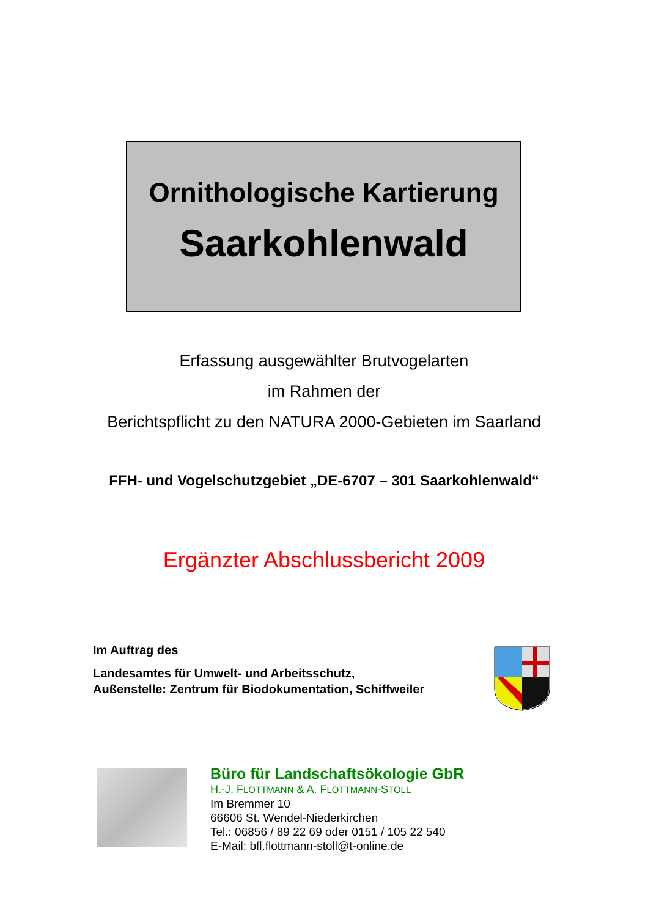Ornithologische Kartierung
Saarkohlenwald
Erfassung ausgewählter Brutvogelarten
im Rahmen der
Berichtspflicht zu den NATURA 2000-Gebieten im Saarland
FFH- und Vogelschutzgebiet „DE-6707 – 301 Saarkohlenwald“
Ergänzter Abschlussbericht 2009
Im Auftrag des
Landesamtes für Umwelt- und Arbeitsschutz,
Außenstelle: Zentrum für Biodokumentation, Schiffweiler
Büro für Landschaftsökologie GbR
H.-J. FLOTTMANN & A. FLOTTMANN-STOLL
Im Bremmer 10
66606 St. Wendel-Niederkirchen
Tel.: 06856 / 89 22 69 oder 0151 / 105 22 540
E-Mail: bfl.flottmann-stoll@t-online.de